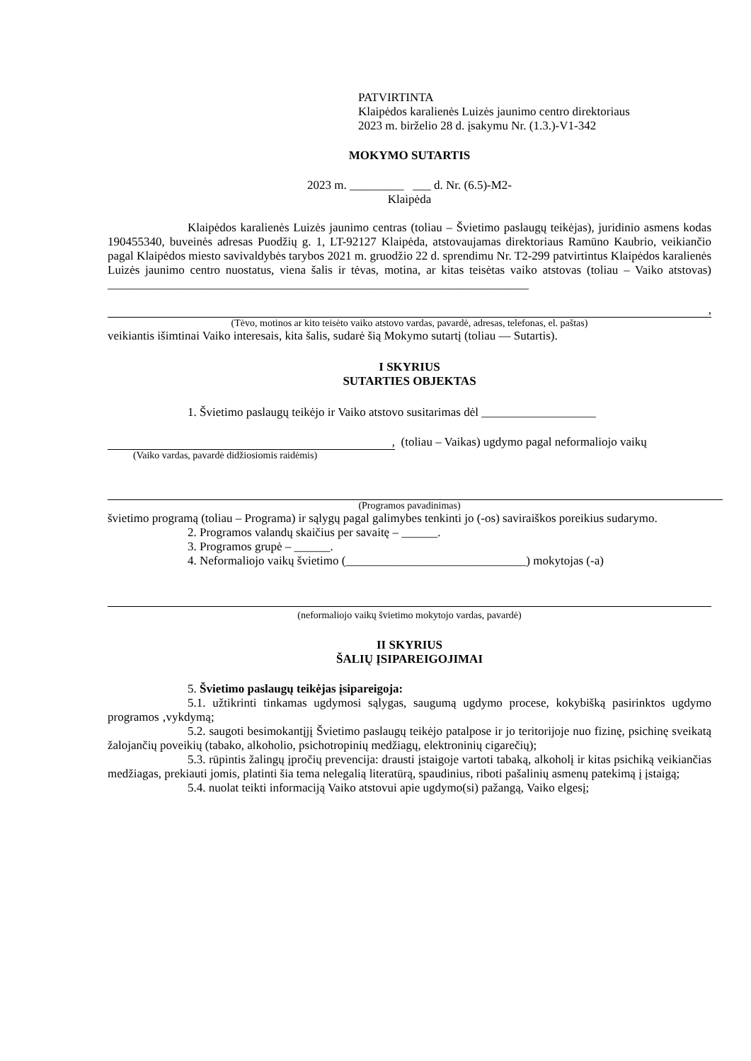PATVIRTINTA
Klaipėdos karalienės Luizės jaunimo centro direktoriaus
2023 m. birželio 28 d. įsakymu Nr. (1.3.)-V1-342
MOKYMO SUTARTIS
2023 m. _________ ___ d. Nr. (6.5)-M2-
Klaipėda
Klaipėdos karalienės Luizės jaunimo centras (toliau – Švietimo paslaugų teikėjas), juridinio asmens kodas 190455340, buveinės adresas Puodžių g. 1, LT-92127 Klaipėda, atstovaujamas direktoriaus Ramūno Kaubrio, veikiančio pagal Klaipėdos miesto savivaldybės tarybos 2021 m. gruodžio 22 d. sprendimu Nr. T2-299 patvirtintus Klaipėdos karalienės Luizės jaunimo centro nuostatus, viena šalis ir tėvas, motina, ar kitas teisėtas vaiko atstovas (toliau – Vaiko atstovas) ______________________________________________________________________
,
(Tėvo, motinos ar kito teisėto vaiko atstovo vardas, pavardė, adresas, telefonas, el. paštas)
veikiantis išimtinai Vaiko interesais, kita šalis, sudarė šią Mokymo sutartį (toliau — Sutartis).
I SKYRIUS
SUTARTIES OBJEKTAS
1. Švietimo paslaugų teikėjo ir Vaiko atstovo susitarimas dėl ___________________
, (toliau – Vaikas) ugdymo pagal neformaliojo vaikų
(Vaiko vardas, pavardė didžiosiomis raidėmis)
(Programos pavadinimas)
švietimo programą (toliau – Programa) ir sąlygų pagal galimybes tenkinti jo (-os) saviraiškos poreikius sudarymo.
2. Programos valandų skaičius per savaitę – ______.
3. Programos grupė – ______.
4. Neformaliojo vaikų švietimo (______________________________) mokytojas (-a)
(neformaliojo vaikų švietimo mokytojo vardas, pavardė)
II SKYRIUS
ŠALIŲ ĮSIPAREIGOJIMAI
5. Švietimo paslaugų teikėjas įsipareigoja:
5.1. užtikrinti tinkamas ugdymosi sąlygas, saugumą ugdymo procese, kokybišką pasirinktos ugdymo programos ‚vykdymą;
5.2. saugoti besimokantįjį Švietimo paslaugų teikėjo patalpose ir jo teritorijoje nuo fizinę, psichinę sveikatą žalojančių poveikių (tabako, alkoholio, psichotropinių medžiagų, elektroninių cigarečių);
5.3. rūpintis žalingų įpročių prevencija: drausti įstaigoje vartoti tabaką, alkoholį ir kitas psichiką veikiančias medžiagas, prekiauti jomis, platinti šia tema nelegalią literatūrą, spaudinius, riboti pašalinių asmenų patekimą į įstaigą;
5.4. nuolat teikti informaciją Vaiko atstovui apie ugdymo(si) pažangą, Vaiko elgesį;